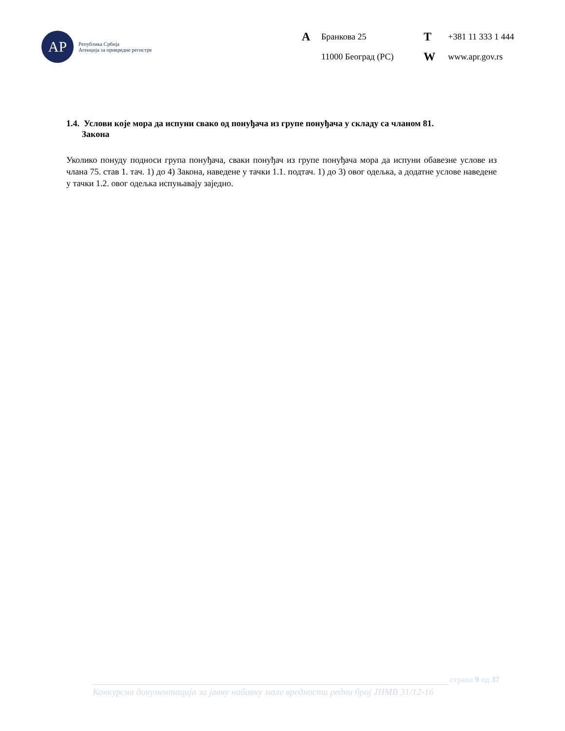АР
Република Србија
Агенција за привредне регистре
A Бранкова 25 T +381 11 333 1 444 11000 Београд (РС) W www.apr.gov.rs
1.4. Услови које мора да испуни свако од понуђача из групе понуђача у складу са чланом 81.
Закона
Уколико понуду подноси група понуђача, сваки понуђач из групе понуђача мора да испуни обавезне услове из члана 75. став 1. тач. 1) до 4) Закона, наведене у тачки 1.1. подтач. 1) до 3) овог одељка, а додатне услове наведене у тачки 1.2. овог одељка испуњавају заједно.
страна 9 од 37
Конкурсна документација за јавну набавку мале вредности редни број ЈНМВ 31/12-16